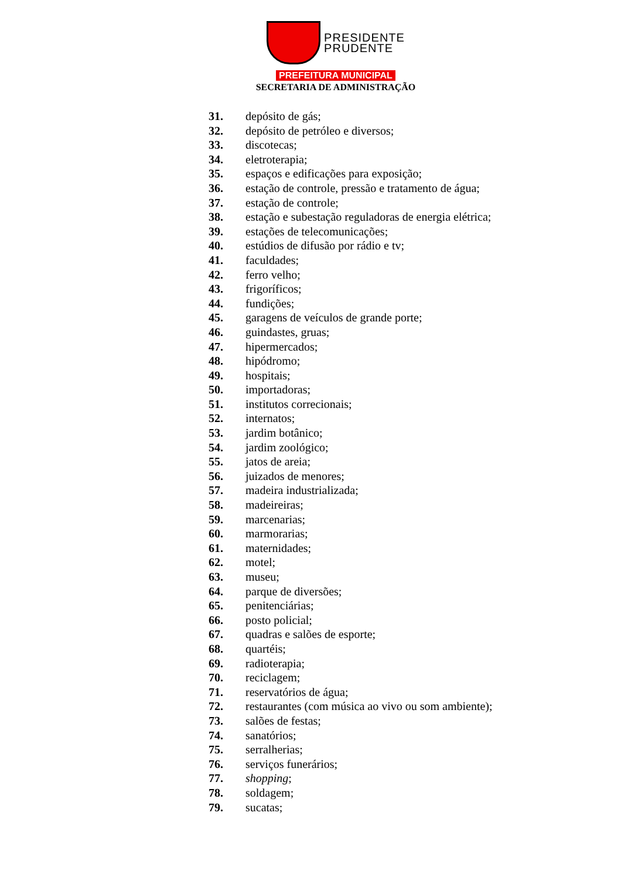PRESIDENTE
PRUDENTE
PREFEITURA MUNICIPAL
SECRETARIA DE ADMINISTRAÇÃO
31. depósito de gás;
32. depósito de petróleo e diversos;
33. discotecas;
34. eletroterapia;
35. espaços e edificações para exposição;
36. estação de controle, pressão e tratamento de água;
37. estação de controle;
38. estação e subestação reguladoras de energia elétrica;
39. estações de telecomunicações;
40. estúdios de difusão por rádio e tv;
41. faculdades;
42. ferro velho;
43. frigoríficos;
44. fundições;
45. garagens de veículos de grande porte;
46. guindastes, gruas;
47. hipermercados;
48. hipódromo;
49. hospitais;
50. importadoras;
51. institutos correcionais;
52. internatos;
53. jardim botânico;
54. jardim zoológico;
55. jatos de areia;
56. juizados de menores;
57. madeira industrializada;
58. madeireiras;
59. marcenarias;
60. marmorarias;
61. maternidades;
62. motel;
63. museu;
64. parque de diversões;
65. penitenciárias;
66. posto policial;
67. quadras e salões de esporte;
68. quartéis;
69. radioterapia;
70. reciclagem;
71. reservatórios de água;
72. restaurantes (com música ao vivo ou som ambiente);
73. salões de festas;
74. sanatórios;
75. serralherias;
76. serviços funerários;
77. shopping;
78. soldagem;
79. sucatas;